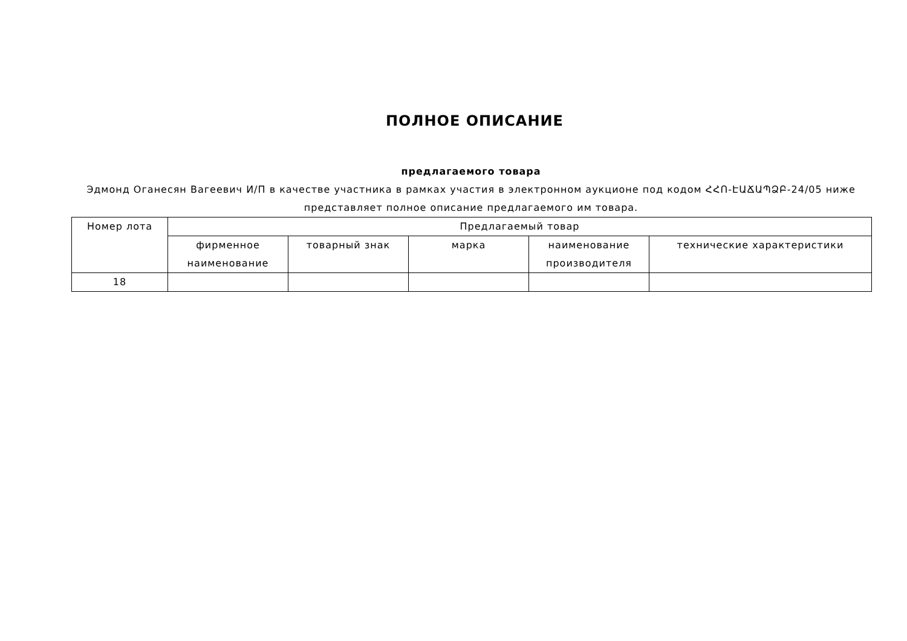ПОЛНОЕ ОПИСАНИЕ
предлагаемого товара
Эдмонд Оганесян Вагеевич И/П в качестве участника в рамках участия в электронном аукционе под кодом ՀՀՈ-ԷԱՃԱՊՁԲ-24/05 ниже представляет полное описание предлагаемого им товара.
| Номер лота | Предлагаемый товар | | | | |
| --- | --- | --- | --- | --- | --- |
| | фирменное наименование | товарный знак | марка | наименование производителя | технические характеристики |
| 18 | | | | | |